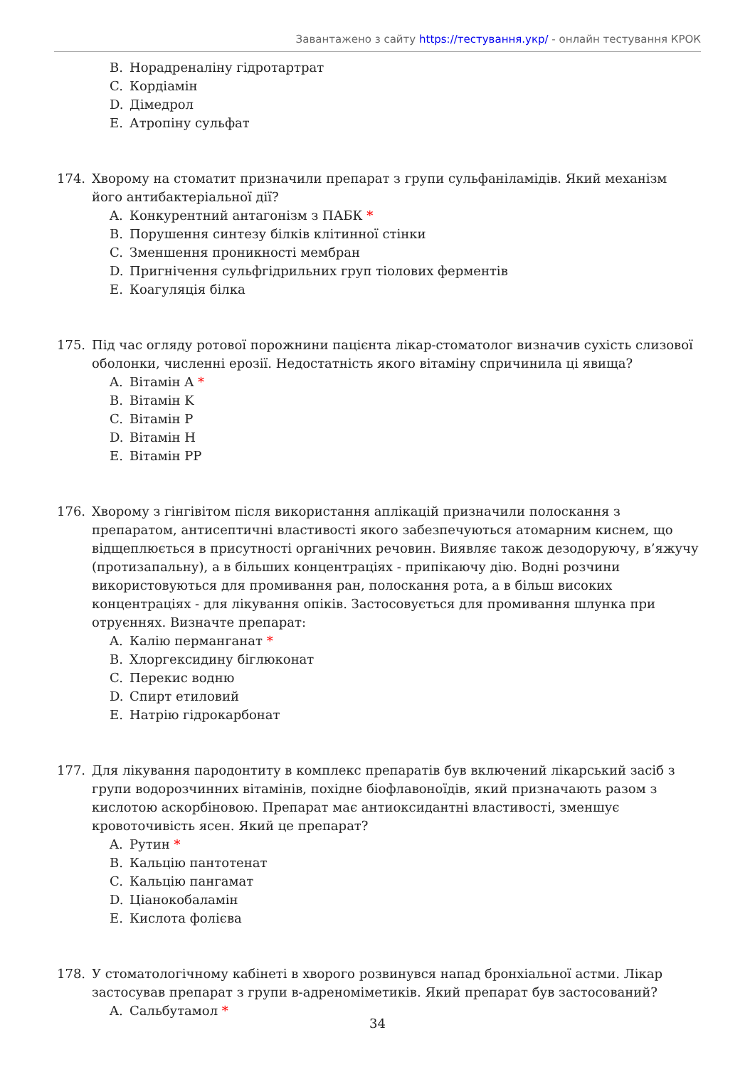Завантажено з сайту https://тестування.укр/ - онлайн тестування КРОК
B. Норадреналіну гідротартрат
C. Кордіамін
D. Дімедрол
E. Атропіну сульфат
174. Хворому на стоматит призначили препарат з групи сульфаніламідів. Який механізм його антибактеріальної дії?
A. Конкурентний антагонізм з ПАБК *
B. Порушення синтезу білків клітинної стінки
C. Зменшення проникності мембран
D. Пригнічення сульфгідрильних груп тіолових ферментів
E. Коагуляція білка
175. Під час огляду ротової порожнини пацієнта лікар-стоматолог визначив сухість слизової оболонки, численні ерозії. Недостатність якого вітаміну спричинила ці явища?
A. Вітамін A *
B. Вітамін K
C. Вітамін P
D. Вітамін H
E. Вітамін PP
176. Хворому з гінгівітом після використання аплікацій призначили полоскання з препаратом, антисептичні властивості якого забезпечуються атомарним киснем, що відщеплюється в присутності органічних речовин. Виявляє також дезодоруючу, в’яжучу (протизапальну), а в більших концентраціях - припікаючу дію. Водні розчини використовуються для промивання ран, полоскання рота, а в більш високих концентраціях - для лікування опіків. Застосовується для промивання шлунка при отруєннях. Визначте препарат:
A. Калію перманганат *
B. Хлоргексидину біглюконат
C. Перекис водню
D. Спирт етиловий
E. Натрію гідрокарбонат
177. Для лікування пародонтиту в комплекс препаратів був включений лікарський засіб з групи водорозчинних вітамінів, похідне біофлавоноїдів, який призначають разом з кислотою аскорбіновою. Препарат має антиоксидантні властивості, зменшує кровоточивість ясен. Який це препарат?
A. Рутин *
B. Кальцію пантотенат
C. Кальцію пангамат
D. Ціанокобаламін
E. Кислота фолієва
178. У стоматологічному кабінеті в хворого розвинувся напад бронхіальної астми. Лікар застосував препарат з групи в-адреноміметиків. Який препарат був застосований?
A. Сальбутамол *
34